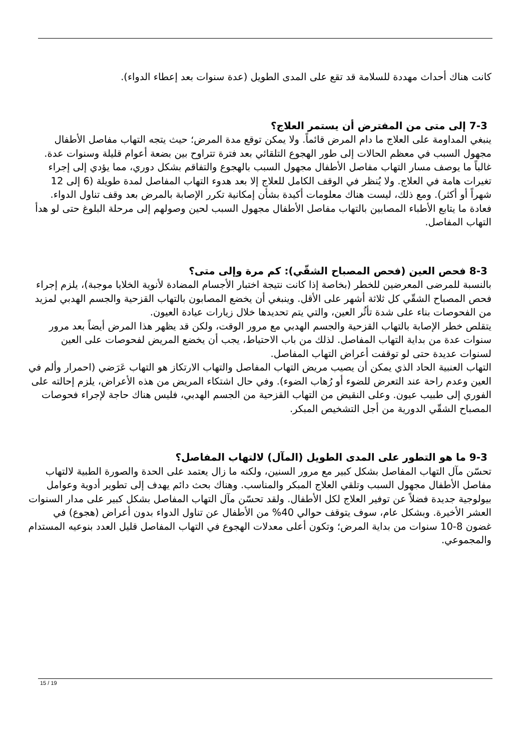كانت هناك أحداث مهددة للسلامة قد تقع على المدى الطويل (عدة سنوات بعد إعطاء الدواء).
7-3 إلى متى من المفترض أن يستمر العلاج؟
ينبغي المداومة على العلاج ما دام المرض قائماً. ولا يمكن توقع مدة المرض؛ حيث يتجه التهاب مفاصل الأطفال مجهول السبب في معظم الحالات إلى طور الهجوع التلقائي بعد فترة تتراوح بين بضعة أعوام قليلة وسنوات عدة. غالباً ما يوصف مسار التهاب مفاصل الأطفال مجهول السبب بالهجوع والتفاقم بشكل دوري، مما يؤدي إلى إجراء تغيرات هامة في العلاج. ولا يُنظر في الوقف الكامل للعلاج إلا بعد هدوء التهاب المفاصل لمدة طويلة (6 إلى 12 شهراً أو أكثر). ومع ذلك، ليست هناك معلومات أكيدة بشأن إمكانية تكرر الإصابة بالمرض بعد وقف تناول الدواء. فعادة ما يتابع الأطباء المصابين بالتهاب مفاصل الأطفال مجهول السبب لحين وصولهم إلى مرحلة البلوغ حتى لو هدأ التهاب المفاصل.
8-3 فحص العين (فحص المصباح الشقّي): كم مرة وإلى متى؟
بالنسبة للمرضى المعرضين للخطر (بخاصة إذا كانت نتيجة اختبار الأجسام المضادة لأنوية الخلايا موجبة)، يلزم إجراء فحص المصباح الشقّي كل ثلاثة أشهر على الأقل. وينبغي أن يخضع المصابون بالتهاب القزحية والجسم الهدبي لمزيد من الفحوصات بناء على شدة تأثُر العين، والتي يتم تحديدها خلال زيارات عيادة العيون.
يتقلص خطر الإصابة بالتهاب القزحية والجسم الهدبي مع مرور الوقت، ولكن قد يظهر هذا المرض أيضاً بعد مرور سنوات عدة من بداية التهاب المفاصل. لذلك من باب الاحتياط، يجب أن يخضع المريض لفحوصات على العين لسنوات عديدة حتى لو توقفت أعراض التهاب المفاصل.
التهاب العنبية الحاد الذي يمكن أن يصيب مريض التهاب المفاصل والتهاب الارتكاز هو التهاب عَرَضي (احمرار وألم في العين وعدم راحة عند التعرض للضوء أو رُهاب الضوء). وفي حال اشتكاء المريض من هذه الأعراض، يلزم إحالته على الفوري إلى طبيب عيون. وعلى النقيض من التهاب القزحية من الجسم الهدبي، فليس هناك حاجة لإجراء فحوصات المصباح الشقّي الدورية من أجل التشخيص المبكر.
9-3 ما هو التطور على المدى الطويل (المآل) لالتهاب المفاصل؟
تحسّن مآل التهاب المفاصل بشكل كبير مع مرور السنين، ولكنه ما زال يعتمد على الحدة والصورة الطبية لالتهاب مفاصل الأطفال مجهول السبب وتلقي العلاج المبكر والمناسب. وهناك بحث دائم يهدف إلى تطوير أدوية وعوامل بيولوجية جديدة فضلاً عن توفير العلاج لكل الأطفال. ولقد تحسّن مآل التهاب المفاصل بشكل كبير على مدار السنوات العشر الأخيرة. وبشكل عام، سوف يتوقف حوالي 40% من الأطفال عن تناول الدواء بدون أعراض (هجوع) في غضون 8-10 سنوات من بداية المرض؛ وتكون أعلى معدلات الهجوع في التهاب المفاصل قليل العدد بنوعيه المستدام والمجموعي.
15 / 19